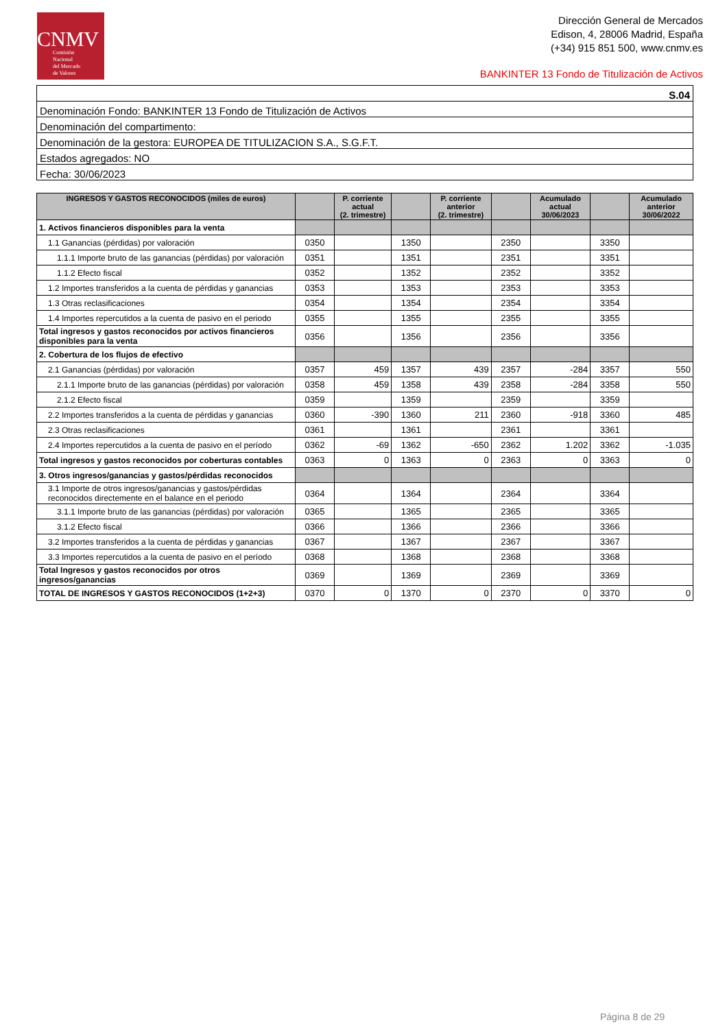CNMV
Comisión
Nacional
del Mercado
de Valores
Dirección General de Mercados
Edison, 4, 28006 Madrid, España
(+34) 915 851 500, www.cnmv.es
BANKINTER 13 Fondo de Titulización de Activos
| S.04 |
| Denominación Fondo: BANKINTER 13 Fondo de Titulización de Activos |
| Denominación del compartimento: |
| Denominación de la gestora: EUROPEA DE TITULIZACION S.A., S.G.F.T. |
| Estados agregados: NO |
| Fecha: 30/06/2023 |
| INGRESOS Y GASTOS RECONOCIDOS (miles de euros) | | P. corriente actual (2. trimestre) | | P. corriente anterior (2. trimestre) | | Acumulado actual 30/06/2023 | | Acumulado anterior 30/06/2022 |
| --- | --- | --- | --- | --- | --- | --- | --- | --- |
| 1. Activos financieros disponibles para la venta | | | | | | | | |
| 1.1 Ganancias (pérdidas) por valoración | 0350 | | 1350 | | 2350 | | 3350 | |
| 1.1.1 Importe bruto de las ganancias (pérdidas) por valoración | 0351 | | 1351 | | 2351 | | 3351 | |
| 1.1.2 Efecto fiscal | 0352 | | 1352 | | 2352 | | 3352 | |
| 1.2 Importes transferidos a la cuenta de pérdidas y ganancias | 0353 | | 1353 | | 2353 | | 3353 | |
| 1.3 Otras reclasificaciones | 0354 | | 1354 | | 2354 | | 3354 | |
| 1.4 Importes repercutidos a la cuenta de pasivo en el periodo | 0355 | | 1355 | | 2355 | | 3355 | |
| Total ingresos y gastos reconocidos por activos financieros disponibles para la venta | 0356 | | 1356 | | 2356 | | 3356 | |
| 2. Cobertura de los flujos de efectivo | | | | | | | | |
| 2.1 Ganancias (pérdidas) por valoración | 0357 | 459 | 1357 | 439 | 2357 | -284 | 3357 | 550 |
| 2.1.1 Importe bruto de las ganancias (pérdidas) por valoración | 0358 | 459 | 1358 | 439 | 2358 | -284 | 3358 | 550 |
| 2.1.2 Efecto fiscal | 0359 | | 1359 | | 2359 | | 3359 | |
| 2.2 Importes transferidos a la cuenta de pérdidas y ganancias | 0360 | -390 | 1360 | 211 | 2360 | -918 | 3360 | 485 |
| 2.3 Otras reclasificaciones | 0361 | | 1361 | | 2361 | | 3361 | |
| 2.4 Importes repercutidos a la cuenta de pasivo en el período | 0362 | -69 | 1362 | -650 | 2362 | 1.202 | 3362 | -1.035 |
| Total ingresos y gastos reconocidos por coberturas contables | 0363 | 0 | 1363 | 0 | 2363 | 0 | 3363 | 0 |
| 3. Otros ingresos/ganancias y gastos/pérdidas reconocidos | | | | | | | | |
| 3.1 Importe de otros ingresos/ganancias y gastos/pérdidas reconocidos directemente en el balance en el periodo | 0364 | | 1364 | | 2364 | | 3364 | |
| 3.1.1 Importe bruto de las ganancias (pérdidas) por valoración | 0365 | | 1365 | | 2365 | | 3365 | |
| 3.1.2 Efecto fiscal | 0366 | | 1366 | | 2366 | | 3366 | |
| 3.2 Importes transferidos a la cuenta de pérdidas y ganancias | 0367 | | 1367 | | 2367 | | 3367 | |
| 3.3 Importes repercutidos a la cuenta de pasivo en el período | 0368 | | 1368 | | 2368 | | 3368 | |
| Total Ingresos y gastos reconocidos por otros ingresos/ganancias | 0369 | | 1369 | | 2369 | | 3369 | |
| TOTAL DE INGRESOS Y GASTOS RECONOCIDOS (1+2+3) | 0370 | 0 | 1370 | 0 | 2370 | 0 | 3370 | 0 |
Página 8 de 29